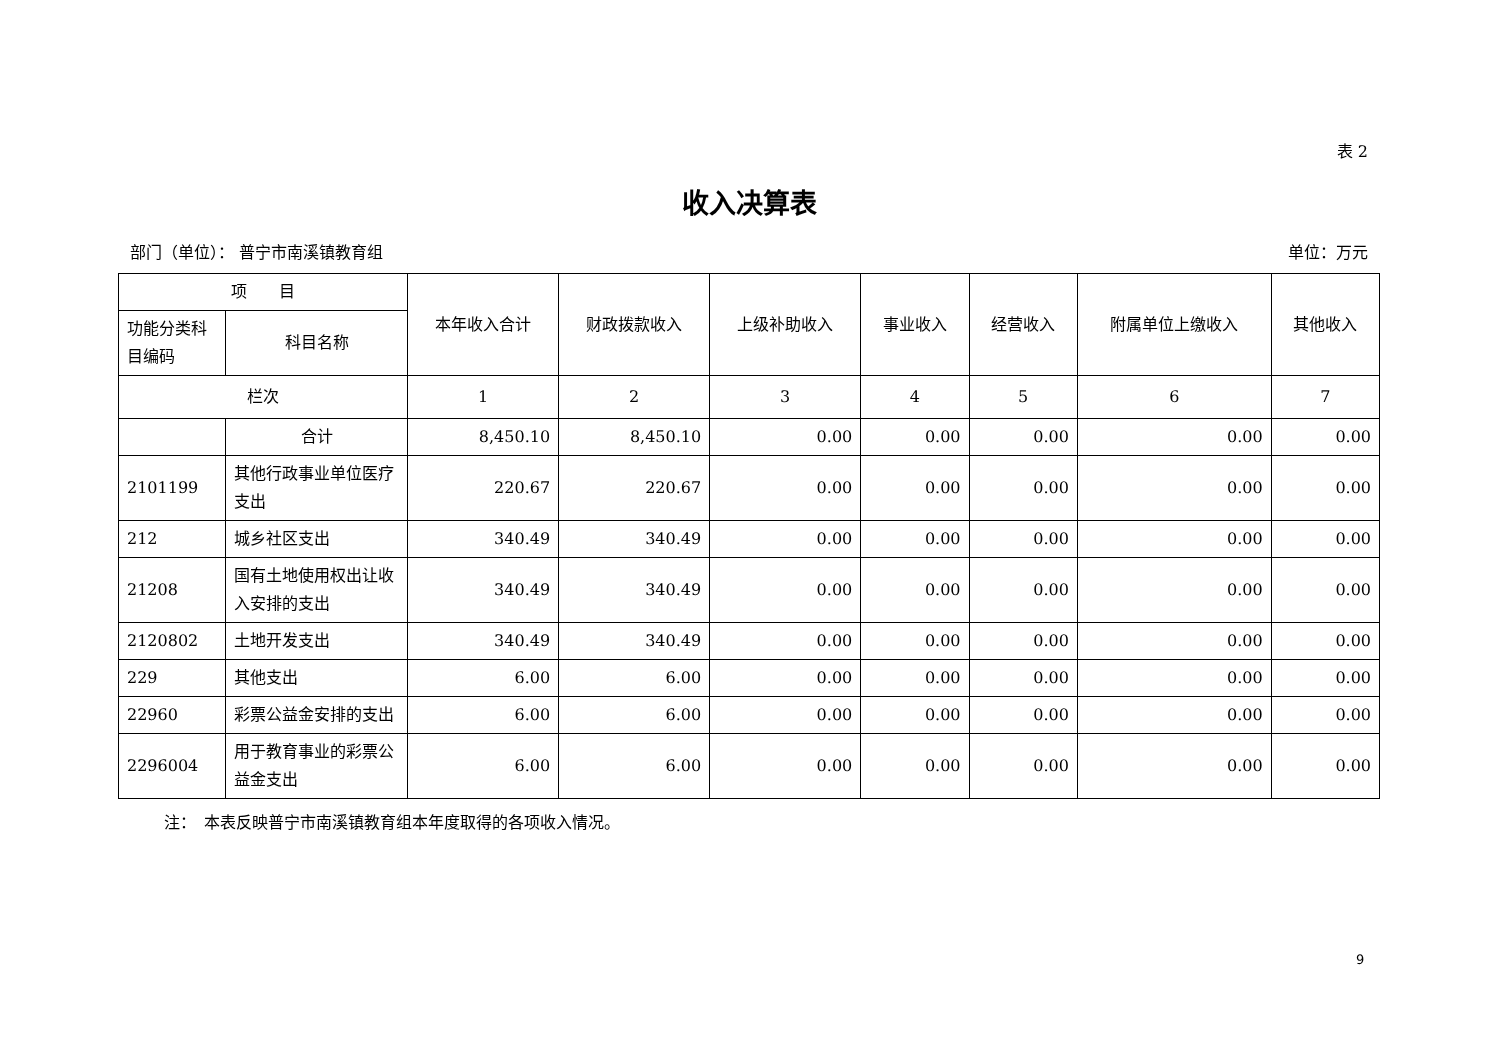表 2
收入决算表
部门（单位）： 普宁市南溪镇教育组 单位：万元
| 项 目 | | 本年收入合计 | 财政拨款收入 | 上级补助收入 | 事业收入 | 经营收入 | 附属单位上缴收入 | 其他收入 |
| --- | --- | --- | --- | --- | --- | --- | --- | --- |
| 功能分类科目编码 | 科目名称 | | | | | | | |
| 栏次 | | 1 | 2 | 3 | 4 | 5 | 6 | 7 |
| | 合计 | 8,450.10 | 8,450.10 | 0.00 | 0.00 | 0.00 | 0.00 | 0.00 |
| 2101199 | 其他行政事业单位医疗支出 | 220.67 | 220.67 | 0.00 | 0.00 | 0.00 | 0.00 | 0.00 |
| 212 | 城乡社区支出 | 340.49 | 340.49 | 0.00 | 0.00 | 0.00 | 0.00 | 0.00 |
| 21208 | 国有土地使用权出让收入安排的支出 | 340.49 | 340.49 | 0.00 | 0.00 | 0.00 | 0.00 | 0.00 |
| 2120802 | 土地开发支出 | 340.49 | 340.49 | 0.00 | 0.00 | 0.00 | 0.00 | 0.00 |
| 229 | 其他支出 | 6.00 | 6.00 | 0.00 | 0.00 | 0.00 | 0.00 | 0.00 |
| 22960 | 彩票公益金安排的支出 | 6.00 | 6.00 | 0.00 | 0.00 | 0.00 | 0.00 | 0.00 |
| 2296004 | 用于教育事业的彩票公益金支出 | 6.00 | 6.00 | 0.00 | 0.00 | 0.00 | 0.00 | 0.00 |
注：　本表反映普宁市南溪镇教育组本年度取得的各项收入情况。
9